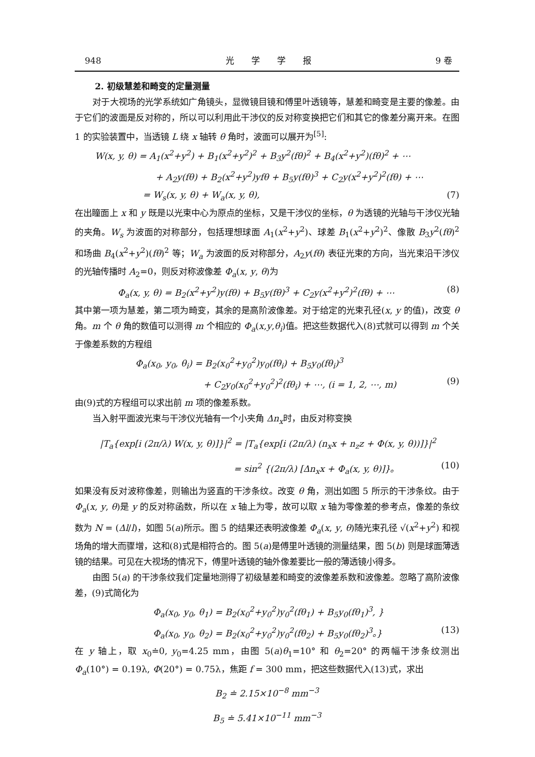948 光　　学　　学　　报 9 卷
2. 初级慧差和畸变的定量测量
对于大视场的光学系统如广角镜头，显微镜目镜和傅里叶透镜等，慧差和畸变是主要的像差。由于它们的波面是反对称的，所以可以利用此干涉仪的反对称变换把它们和其它的像差分离开来。在图 1 的实验装置中，当透镜 L 绕 x 轴转 θ 角时，波面可以展开为<sup>[5]</sup>:
W(x, y, θ) = A<sub>1</sub>(x<sup>2</sup>+y<sup>2</sup>) + B<sub>1</sub>(x<sup>2</sup>+y<sup>2</sup>)<sup>2</sup> + B<sub>3</sub>y<sup>2</sup>(fθ)<sup>2</sup> + B<sub>4</sub>(x<sup>2</sup>+y<sup>2</sup>)(fθ)<sup>2</sup> + ⋯
+ A<sub>2</sub>y(fθ) + B<sub>2</sub>(x<sup>2</sup>+y<sup>2</sup>)yfθ + B<sub>5</sub>y(fθ)<sup>3</sup> + C<sub>2</sub>y(x<sup>2</sup>+y<sup>2</sup>)<sup>2</sup>(fθ) + ⋯
= W<sub>s</sub>(x, y, θ) + W<sub>a</sub>(x, y, θ), (7)
在出瞳面上 x 和 y 既是以光束中心为原点的坐标，又是干涉仪的坐标，θ 为透镜的光轴与干涉仪光轴的夹角。W<sub>s</sub> 为波面的对称部分，包括理想球面 A<sub>1</sub>(x<sup>2</sup>+y<sup>2</sup>)、球差 B<sub>1</sub>(x<sup>2</sup>+y<sup>2</sup>)<sup>2</sup>、像散 B<sub>3</sub>y<sup>2</sup>(fθ)<sup>2</sup> 和场曲 B<sub>4</sub>(x<sup>2</sup>+y<sup>2</sup>)(fθ)<sup>2</sup> 等；W<sub>a</sub> 为波面的反对称部分，A<sub>2</sub>y(fθ) 表征光束的方向，当光束沿干涉仪的光轴传播时 A<sub>2</sub>=0，则反对称波像差 Φ<sub>a</sub>(x, y, θ)为
Φ<sub>a</sub>(x, y, θ) = B<sub>2</sub>(x<sup>2</sup>+y<sup>2</sup>)y(fθ) + B<sub>5</sub>y(fθ)<sup>3</sup> + C<sub>2</sub>y(x<sup>2</sup>+y<sup>2</sup>)<sup>2</sup>(fθ) + ⋯ (8)
其中第一项为慧差，第二项为畸变，其余的是高阶波像差。对于给定的光束孔径(x, y 的值)，改变 θ 角。m 个 θ 角的数值可以测得 m 个相应的 Φ<sub>a</sub>(x,y,θ<sub>i</sub>)值。把这些数据代入(8)式就可以得到 m 个关于像差系数的方程组
Φ<sub>a</sub>(x<sub>0</sub>, y<sub>0</sub>, θ<sub>i</sub>) = B<sub>2</sub>(x<sub>0</sub><sup>2</sup>+y<sub>0</sub><sup>2</sup>)y<sub>0</sub>(fθ<sub>i</sub>) + B<sub>5</sub>y<sub>0</sub>(fθ<sub>i</sub>)<sup>3</sup>
+ C<sub>2</sub>y<sub>0</sub>(x<sub>0</sub><sup>2</sup>+y<sub>0</sub><sup>2</sup>)<sup>2</sup>(fθ<sub>i</sub>) + ⋯, (i = 1, 2, ⋯, m) (9)
由(9)式的方程组可以求出前 m 项的像差系数。
当入射平面波光束与干涉仪光轴有一个小夹角 Δn<sub>x</sub>时，由反对称变换
|T<sub>a</sub>{exp[i (2π/λ) W(x, y, θ)]}|<sup>2</sup> = |T<sub>a</sub>{exp[i (2π/λ) (n<sub>x</sub>x + n<sub>z</sub>z + Φ(x, y, θ))]}|<sup>2</sup>
= sin<sup>2</sup> {(2π/λ) [Δn<sub>x</sub>x + Φ<sub>a</sub>(x, y, θ)]}。 (10)
如果没有反对波称像差，则输出为竖直的干涉条纹。改变 θ 角，测出如图 5 所示的干涉条纹。由于 Φ<sub>a</sub>(x, y, θ)是 y 的反对称函数，所以在 x 轴上为零，故可以取 x 轴为零像差的参考点，像差的条纹数为 N = (Δl/l)，如图 5(a)所示。图 5 的结果还表明波像差 Φ<sub>a</sub>(x, y, θ)随光束孔径 √(x<sup>2</sup>+y<sup>2</sup>) 和视场角的增大而骤增，这和(8)式是相符合的。图 5(a)是傅里叶透镜的测量结果，图 5(b) 则是球面薄透镜的结果。可见在大视场的情况下，傅里叶透镜的轴外像差要比一般的薄透镜小得多。
由图 5(a) 的干涉条纹我们定量地测得了初级慧差和畸变的波像差系数和波像差。忽略了高阶波像差，(9)式简化为
Φ<sub>a</sub>(x<sub>0</sub>, y<sub>0</sub>, θ<sub>1</sub>) = B<sub>2</sub>(x<sub>0</sub><sup>2</sup>+y<sub>0</sub><sup>2</sup>)y<sub>0</sub><sup>2</sup>(fθ<sub>1</sub>) + B<sub>5</sub>y<sub>0</sub>(fθ<sub>1</sub>)<sup>3</sup>, }
Φ<sub>a</sub>(x<sub>0</sub>, y<sub>0</sub>, θ<sub>2</sub>) = B<sub>2</sub>(x<sub>0</sub><sup>2</sup>+y<sub>0</sub><sup>2</sup>)y<sub>0</sub><sup>2</sup>(fθ<sub>2</sub>) + B<sub>5</sub>y<sub>0</sub>(fθ<sub>2</sub>)<sup>3</sup>。} (13)
在 y 轴上，取 x<sub>0</sub>≐0, y<sub>0</sub>=4.25 mm，由图 5(a)θ<sub>1</sub>=10° 和 θ<sub>2</sub>=20° 的两幅干涉条纹测出 Φ<sub>a</sub>(10°) = 0.19λ, Φ(20°) = 0.75λ，焦距 f = 300 mm，把这些数据代入(13)式，求出
B<sub>2</sub> ≐ 2.15×10<sup>−8</sup> mm<sup>−3</sup>
B<sub>5</sub> ≐ 5.41×10<sup>−11</sup> mm<sup>−3</sup>